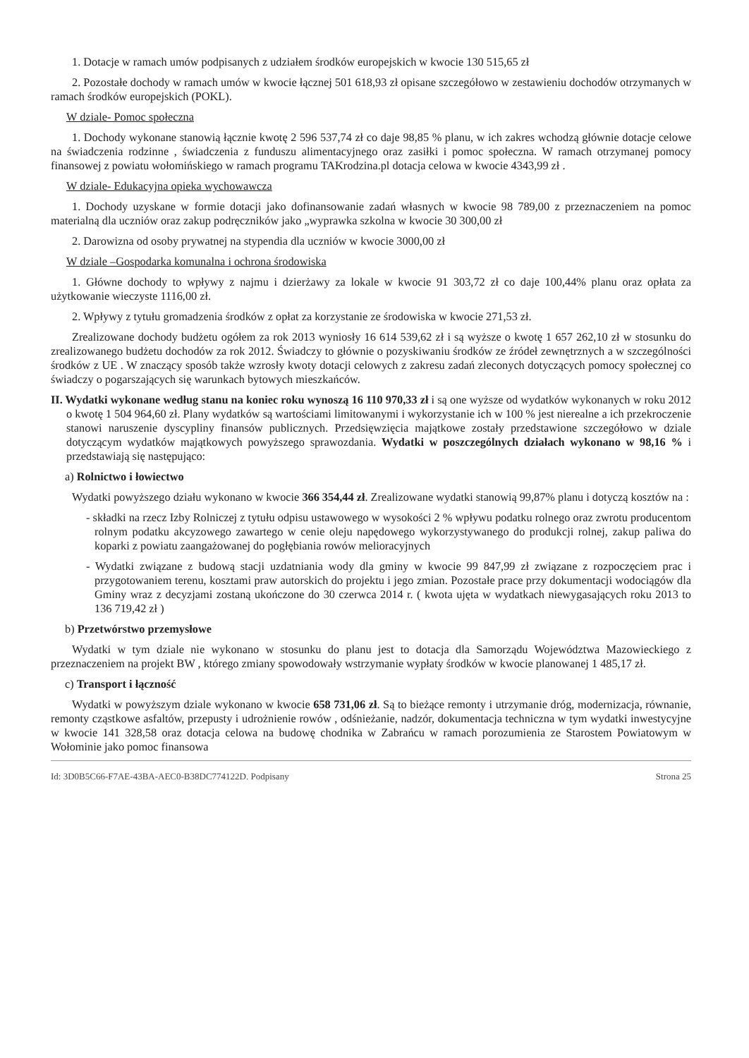1. Dotacje w ramach umów podpisanych z udziałem środków europejskich w kwocie 130 515,65 zł
2. Pozostałe dochody w ramach umów w kwocie łącznej 501 618,93 zł opisane szczegółowo w zestawieniu dochodów otrzymanych w ramach środków europejskich (POKL).
W dziale- Pomoc społeczna
1. Dochody wykonane stanowią łącznie kwotę 2 596 537,74 zł co daje 98,85 % planu, w ich zakres wchodzą głównie dotacje celowe na świadczenia rodzinne , świadczenia z funduszu alimentacyjnego oraz zasiłki i pomoc społeczna. W ramach otrzymanej pomocy finansowej z powiatu wołomińskiego w ramach programu TAKrodzina.pl dotacja celowa w kwocie 4343,99 zł .
W dziale- Edukacyjna opieka wychowawcza
1. Dochody uzyskane w formie dotacji jako dofinansowanie zadań własnych w kwocie 98 789,00 z przeznaczeniem na pomoc materialną dla uczniów oraz zakup podręczników jako „wyprawka szkolna w kwocie 30 300,00 zł
2. Darowizna od osoby prywatnej na stypendia dla uczniów w kwocie 3000,00 zł
W dziale –Gospodarka komunalna i ochrona środowiska
1. Główne dochody to wpływy z najmu i dzierżawy za lokale w kwocie 91 303,72 zł co daje 100,44% planu oraz opłata za użytkowanie wieczyste 1116,00 zł.
2. Wpływy z tytułu gromadzenia środków z opłat za korzystanie ze środowiska w kwocie 271,53 zł.
Zrealizowane dochody budżetu ogółem za rok 2013 wyniosły 16 614 539,62 zł i są wyższe o kwotę 1 657 262,10 zł w stosunku do zrealizowanego budżetu dochodów za rok 2012. Świadczy to głównie o pozyskiwaniu środków ze źródeł zewnętrznych a w szczególności środków z UE . W znaczący sposób także wzrosły kwoty dotacji celowych z zakresu zadań zleconych dotyczących pomocy społecznej co świadczy o pogarszających się warunkach bytowych mieszkańców.
II. Wydatki wykonane według stanu na koniec roku wynoszą 16 110 970,33 zł i są one wyższe od wydatków wykonanych w roku 2012 o kwotę 1 504 964,60 zł. Plany wydatków są wartościami limitowanymi i wykorzystanie ich w 100 % jest nierealne a ich przekroczenie stanowi naruszenie dyscypliny finansów publicznych. Przedsięwzięcia majątkowe zostały przedstawione szczegółowo w dziale dotyczącym wydatków majątkowych powyższego sprawozdania. Wydatki w poszczególnych działach wykonano w 98,16 % i przedstawiają się następująco:
a) Rolnictwo i łowiectwo
Wydatki powyższego działu wykonano w kwocie 366 354,44 zł. Zrealizowane wydatki stanowią 99,87% planu i dotyczą kosztów na :
- składki na rzecz Izby Rolniczej z tytułu odpisu ustawowego w wysokości 2 % wpływu podatku rolnego oraz zwrotu producentom rolnym podatku akcyzowego zawartego w cenie oleju napędowego wykorzystywanego do produkcji rolnej, zakup paliwa do koparki z powiatu zaangażowanej do pogłębiania rowów melioracyjnych
- Wydatki związane z budową stacji uzdatniania wody dla gminy w kwocie 99 847,99 zł związane z rozpoczęciem prac i przygotowaniem terenu, kosztami praw autorskich do projektu i jego zmian. Pozostałe prace przy dokumentacji wodociągów dla Gminy wraz z decyzjami zostaną ukończone do 30 czerwca 2014 r. ( kwota ujęta w wydatkach niewygasających roku 2013 to 136 719,42 zł )
b) Przetwórstwo przemysłowe
Wydatki w tym dziale nie wykonano w stosunku do planu jest to dotacja dla Samorządu Województwa Mazowieckiego z przeznaczeniem na projekt BW , którego zmiany spowodowały wstrzymanie wypłaty środków w kwocie planowanej 1 485,17 zł.
c) Transport i łączność
Wydatki w powyższym dziale wykonano w kwocie 658 731,06 zł. Są to bieżące remonty i utrzymanie dróg, modernizacja, równanie, remonty cząstkowe asfaltów, przepusty i udrożnienie rowów , odśnieżanie, nadzór, dokumentacja techniczna w tym wydatki inwestycyjne w kwocie 141 328,58 oraz dotacja celowa na budowę chodnika w Zabrańcu w ramach porozumienia ze Starostem Powiatowym w Wołominie jako pomoc finansowa
Id: 3D0B5C66-F7AE-43BA-AEC0-B38DC774122D. Podpisany Strona 25